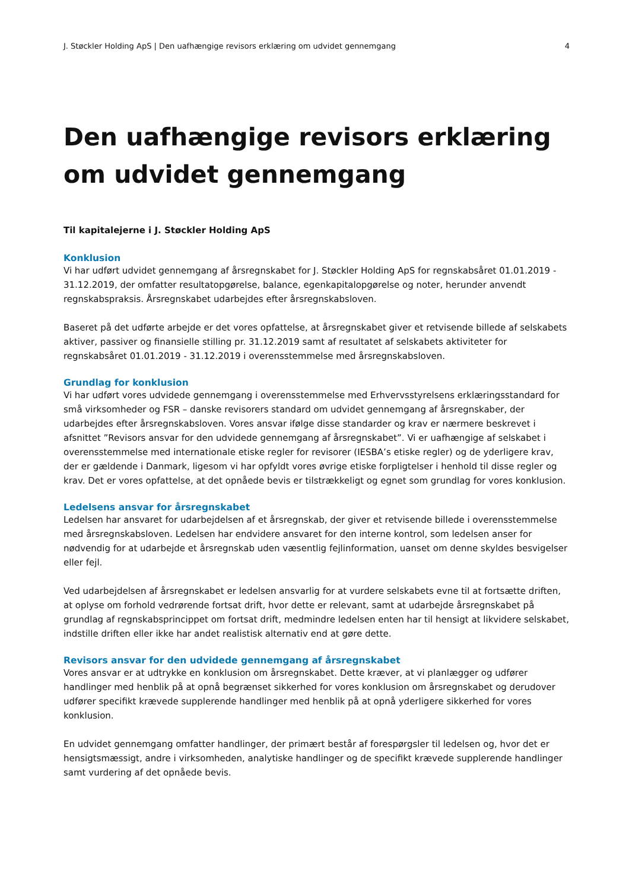J. Støckler Holding ApS | Den uafhængige revisors erklæring om udvidet gennemgang 4
Den uafhængige revisors erklæring om udvidet gennemgang
Til kapitalejerne i J. Støckler Holding ApS
Konklusion
Vi har udført udvidet gennemgang af årsregnskabet for J. Støckler Holding ApS for regnskabsåret 01.01.2019 - 31.12.2019, der omfatter resultatopgørelse, balance, egenkapitalopgørelse og noter, herunder anvendt regnskabspraksis. Årsregnskabet udarbejdes efter årsregnskabsloven.
Baseret på det udførte arbejde er det vores opfattelse, at årsregnskabet giver et retvisende billede af selskabets aktiver, passiver og finansielle stilling pr. 31.12.2019 samt af resultatet af selskabets aktiviteter for regnskabsåret 01.01.2019 - 31.12.2019 i overensstemmelse med årsregnskabsloven.
Grundlag for konklusion
Vi har udført vores udvidede gennemgang i overensstemmelse med Erhvervsstyrelsens erklæringsstandard for små virksomheder og FSR – danske revisorers standard om udvidet gennemgang af årsregnskaber, der udarbejdes efter årsregnskabsloven. Vores ansvar ifølge disse standarder og krav er nærmere beskrevet i afsnittet ”Revisors ansvar for den udvidede gennemgang af årsregnskabet”. Vi er uafhængige af selskabet i overensstemmelse med internationale etiske regler for revisorer (IESBA’s etiske regler) og de yderligere krav, der er gældende i Danmark, ligesom vi har opfyldt vores øvrige etiske forpligtelser i henhold til disse regler og krav. Det er vores opfattelse, at det opnåede bevis er tilstrækkeligt og egnet som grundlag for vores konklusion.
Ledelsens ansvar for årsregnskabet
Ledelsen har ansvaret for udarbejdelsen af et årsregnskab, der giver et retvisende billede i overensstemmelse med årsregnskabsloven. Ledelsen har endvidere ansvaret for den interne kontrol, som ledelsen anser for nødvendig for at udarbejde et årsregnskab uden væsentlig fejlinformation, uanset om denne skyldes besvigelser eller fejl.
Ved udarbejdelsen af årsregnskabet er ledelsen ansvarlig for at vurdere selskabets evne til at fortsætte driften, at oplyse om forhold vedrørende fortsat drift, hvor dette er relevant, samt at udarbejde årsregnskabet på grundlag af regnskabsprincippet om fortsat drift, medmindre ledelsen enten har til hensigt at likvidere selskabet, indstille driften eller ikke har andet realistisk alternativ end at gøre dette.
Revisors ansvar for den udvidede gennemgang af årsregnskabet
Vores ansvar er at udtrykke en konklusion om årsregnskabet. Dette kræver, at vi planlægger og udfører handlinger med henblik på at opnå begrænset sikkerhed for vores konklusion om årsregnskabet og derudover udfører specifikt krævede supplerende handlinger med henblik på at opnå yderligere sikkerhed for vores konklusion.
En udvidet gennemgang omfatter handlinger, der primært består af forespørgsler til ledelsen og, hvor det er hensigtsmæssigt, andre i virksomheden, analytiske handlinger og de specifikt krævede supplerende handlinger samt vurdering af det opnåede bevis.